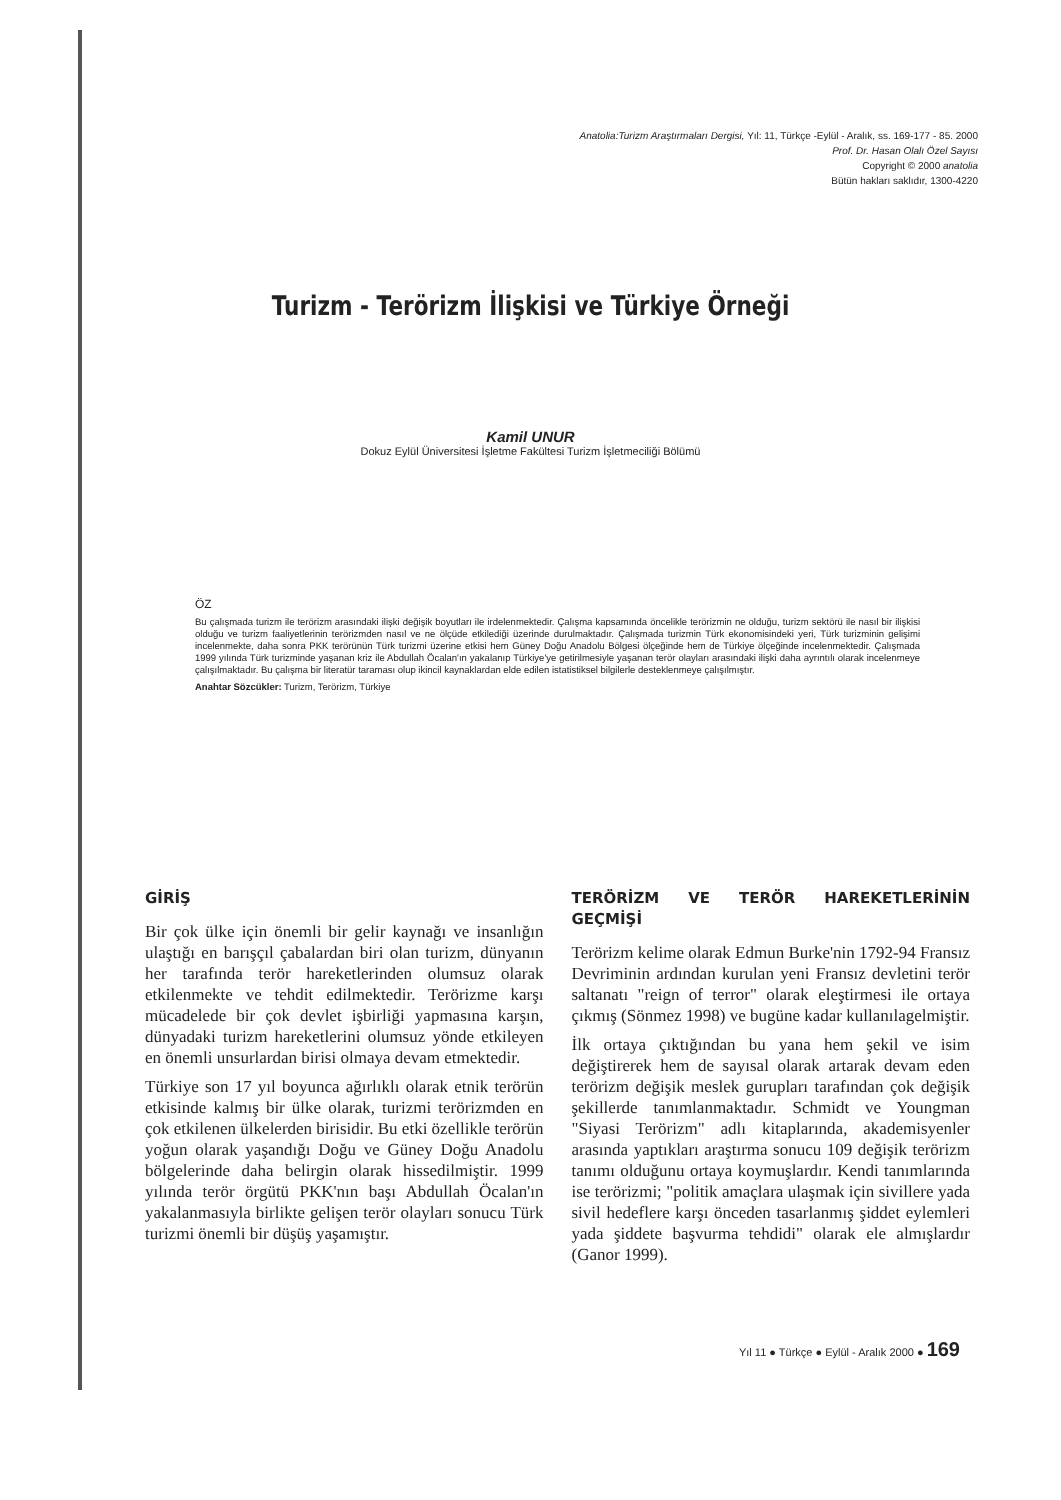Anatolia:Turizm Araştırmaları Dergisi, Yıl: 11, Türkçe -Eylül - Aralık, ss. 169-177 - 85. 2000
Prof. Dr. Hasan Olalı Özel Sayısı
Copyright © 2000 anatolia
Bütün hakları saklıdır, 1300-4220
Turizm - Terörizm İlişkisi ve Türkiye Örneği
Kamil UNUR
Dokuz Eylül Üniversitesi İşletme Fakültesi Turizm İşletmeciliği Bölümü
ÖZ
Bu çalışmada turizm ile terörizm arasındaki ilişki değişik boyutları ile irdelenmektedir. Çalışma kapsamında öncelikle terörizmin ne olduğu, turizm sektörü ile nasıl bir ilişkisi olduğu ve turizm faaliyetlerinin terörizmden nasıl ve ne ölçüde etkilediği üzerinde durulmaktadır. Çalışmada turizmin Türk ekonomisindeki yeri, Türk turizminin gelişimi incelenmekte, daha sonra PKK terörünün Türk turizmi üzerine etkisi hem Güney Doğu Anadolu Bölgesi ölçeğinde hem de Türkiye ölçeğinde incelenmektedir. Çalışmada 1999 yılında Türk turizminde yaşanan kriz ile Abdullah Öcalan'ın yakalanıp Türkiye'ye getirilmesiyle yaşanan terör olayları arasındaki ilişki daha ayrıntılı olarak incelenmeye çalışılmaktadır. Bu çalışma bir literatür taraması olup ikincil kaynaklardan elde edilen istatistiksel bilgilerle desteklenmeye çalışılmıştır.
Anahtar Sözcükler: Turizm, Terörizm, Türkiye
GİRİŞ
Bir çok ülke için önemli bir gelir kaynağı ve insanlığın ulaştığı en barışçıl çabalardan biri olan turizm, dünyanın her tarafında terör hareketlerinden olumsuz olarak etkilenmekte ve tehdit edilmektedir. Terörizme karşı mücadelede bir çok devlet işbirliği yapmasına karşın, dünyadaki turizm hareketlerini olumsuz yönde etkileyen en önemli unsurlardan birisi olmaya devam etmektedir.
Türkiye son 17 yıl boyunca ağırlıklı olarak etnik terörün etkisinde kalmış bir ülke olarak, turizmi terörizmden en çok etkilenen ülkelerden birisidir. Bu etki özellikle terörün yoğun olarak yaşandığı Doğu ve Güney Doğu Anadolu bölgelerinde daha belirgin olarak hissedilmiştir. 1999 yılında terör örgütü PKK'nın başı Abdullah Öcalan'ın yakalanmasıyla birlikte gelişen terör olayları sonucu Türk turizmi önemli bir düşüş yaşamıştır.
TERÖRİZM VE TERÖR HAREKETLERİNİN GEÇMİŞİ
Terörizm kelime olarak Edmun Burke'nin 1792-94 Fransız Devriminin ardından kurulan yeni Fransız devletini terör saltanatı "reign of terror" olarak eleştirmesi ile ortaya çıkmış (Sönmez 1998) ve bugüne kadar kullanılagelmiştir.
İlk ortaya çıktığından bu yana hem şekil ve isim değiştirerek hem de sayısal olarak artarak devam eden terörizm değişik meslek gurupları tarafından çok değişik şekillerde tanımlanmaktadır. Schmidt ve Youngman "Siyasi Terörizm" adlı kitaplarında, akademisyenler arasında yaptıkları araştırma sonucu 109 değişik terörizm tanımı olduğunu ortaya koymuşlardır. Kendi tanımlarında ise terörizmi; "politik amaçlara ulaşmak için sivillere yada sivil hedeflere karşı önceden tasarlanmış şiddet eylemleri yada şiddete başvurma tehdidi" olarak ele almışlardır (Ganor 1999).
Yıl 11 ● Türkçe ● Eylül - Aralık 2000 ● 169